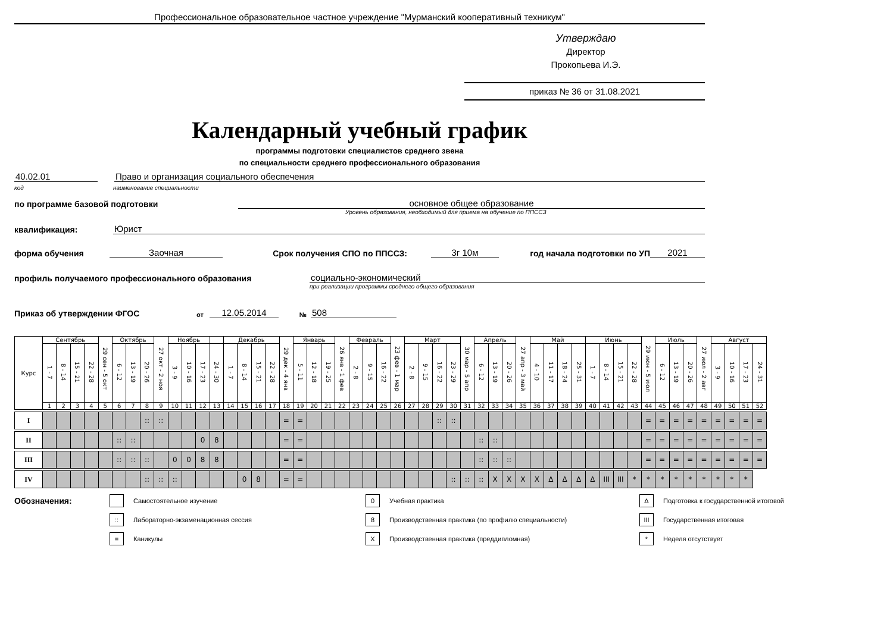Профессиональное образовательное частное учреждение "Мурманский кооперативный техникум"
Утверждаю
Директор
Прокопьева И.Э.
приказ № 36 от 31.08.2021
Календарный учебный график
программы подготовки специалистов среднего звена
по специальности среднего профессионального образования
40.02.01 Право и организация социального обеспечения
код наименование специальности
по программе базовой подготовки основное общее образование
Уровень образования, необходимый для приема на обучение по ППССЗ
квалификация: Юрист
форма обучения Заочная Срок получения СПО по ППССЗ: 3г 10м год начала подготовки по УП 2021
профиль получаемого профессионального образования социально-экономический
при реализации программы среднего общего образования
Приказ об утверждении ФГОС от 12.05.2014 № 508
| Курс | Сентябрь | | | | 29 сен - 5 окт | Октябрь | | | 27 окт - 2 ноя | Ноябрь | | | | Декабрь | | | | 29 дек - 4 янв | Январь | | | 26 янв - 1 фев | Февраль | | | 23 фев - 1 мар | Март | | | | 30 мар - 5 апр | Апрель | | | 27 апр - 3 май | Май | | | | Июнь | | | | 29 июн - 5 июл | Июль | | | 27 июл - 2 авг | Август | | | |
| --- | --- | --- | --- | --- | --- | --- | --- | --- | --- | --- | --- | --- | --- | --- | --- | --- | --- | --- | --- | --- | --- | --- | --- | --- | --- | --- | --- | --- | --- | --- | --- | --- | --- | --- | --- | --- | --- | --- | --- | --- | --- | --- | --- | --- | --- | --- | --- | --- | --- | --- | --- | --- |
| | 1 - 7 | 8 - 14 | 15 - 21 | 22 - 28 | | 6 - 12 | 13 - 19 | 20 - 26 | | 3 - 9 | 10 - 16 | 17 - 23 | 24 - 30 | 1 - 7 | 8 - 14 | 15 - 21 | 22 - 28 | | 5 - 11 | 12 - 18 | 19 - 25 | | 2 - 8 | 9 - 15 | 16 - 22 | | 2 - 8 | 9 - 15 | 16 - 22 | 23 - 29 | | 6 - 12 | 13 - 19 | 20 - 26 | | 4 - 10 | 11 - 17 | 18 - 24 | 25 - 31 | 1 - 7 | 8 - 14 | 15 - 21 | 22 - 28 | | 6 - 12 | 13 - 19 | 20 - 26 | | 3 - 9 | 10 - 16 | 17 - 23 | 24 - 31 |
| | 1 | 2 | 3 | 4 | 5 | 6 | 7 | 8 | 9 | 10 | 11 | 12 | 13 | 14 | 15 | 16 | 17 | 18 | 19 | 20 | 21 | 22 | 23 | 24 | 25 | 26 | 27 | 28 | 29 | 30 | 31 | 32 | 33 | 34 | 35 | 36 | 37 | 38 | 39 | 40 | 41 | 42 | 43 | 44 | 45 | 46 | 47 | 48 | 49 | 50 | 51 | 52 |
| I | | | | | | | | :: | :: | | | | | | | | | = | = | | | | | | | | | | :: | :: | | | | | | | | | | | | | | = | = | = | = | = | = | = | = | = |
| II | | | | | | :: | :: | | | | | 0 | 8 | | | | | = | = | | | | | | | | | | | | | :: | :: | | | | | | | | | | | = | = | = | = | = | = | = | = | = |
| III | | | | | | :: | :: | :: | | 0 | 0 | 8 | 8 | | | | | = | = | | | | | | | | | | | | | :: | :: | :: | | | | | | | | | | = | = | = | = | = | = | = | = | = |
| IV | | | | | | | | :: | :: | :: | | | | | 0 | 8 | | = | = | | | | | | | | | | | :: | :: | :: | X | X | X | X | Δ | Δ | Δ | Δ | III | III | * | * | * | * | * | * | * | * | * | |
Обозначения: Самостоятельное изучение 0 Учебная практика Δ Подготовка к государственной итоговой :: Лабораторно-экзаменационная сессия 8 Производственная практика (по профилю специальности) III Государственная итоговая = Каникулы X Производственная практика (преддипломная) * Неделя отсутствует